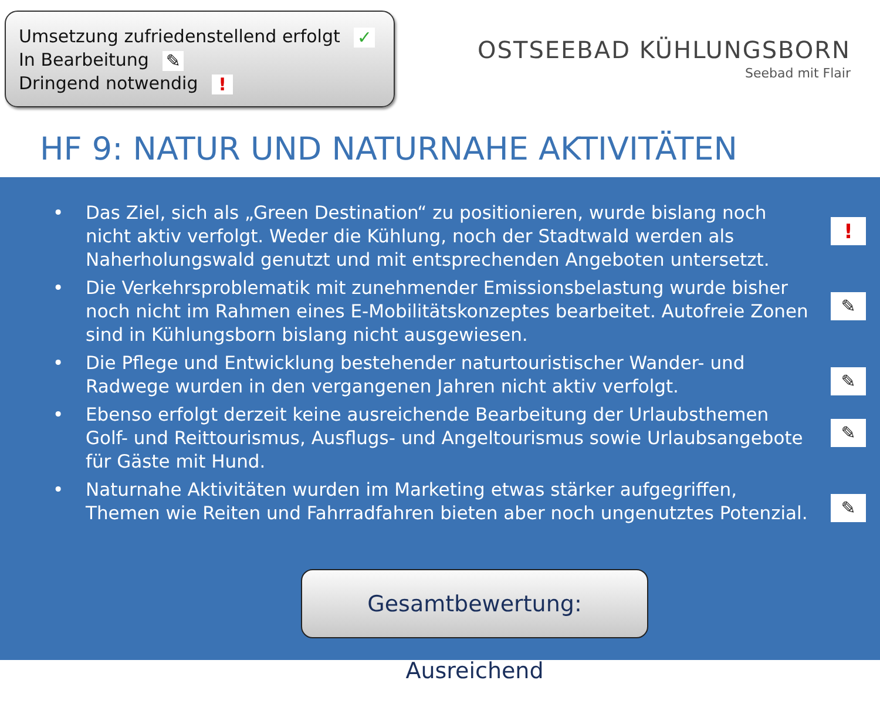Umsetzung zufriedenstellend erfolgt ✓
In Bearbeitung ✎
Dringend notwendig !
OSTSEEBAD KÜHLUNGSBORN
Seebad mit Flair
HF 9: NATUR UND NATURNAHE AKTIVITÄTEN
• Das Ziel, sich als „Green Destination“ zu positionieren, wurde bislang noch nicht aktiv verfolgt. Weder die Kühlung, noch der Stadtwald werden als Naherholungswald genutzt und mit entsprechenden Angeboten untersetzt.!
• Die Verkehrsproblematik mit zunehmender Emissionsbelastung wurde bisher noch nicht im Rahmen eines E-Mobilitätskonzeptes bearbeitet. Autofreie Zonen sind in Kühlungsborn bislang nicht ausgewiesen. ✎
• Die Pflege und Entwicklung bestehender naturtouristischer Wander- und Radwege wurden in den vergangenen Jahren nicht aktiv verfolgt. ✎
• Ebenso erfolgt derzeit keine ausreichende Bearbeitung der Urlaubsthemen Golf- und Reittourismus, Ausflugs- und Angeltourismus sowie Urlaubsangebote für Gäste mit Hund. ✎
• Naturnahe Aktivitäten wurden im Marketing etwas stärker aufgegriffen, Themen wie Reiten und Fahrradfahren bieten aber noch ungenutztes Potenzial. ✎
Gesamtbewertung: Ausreichend